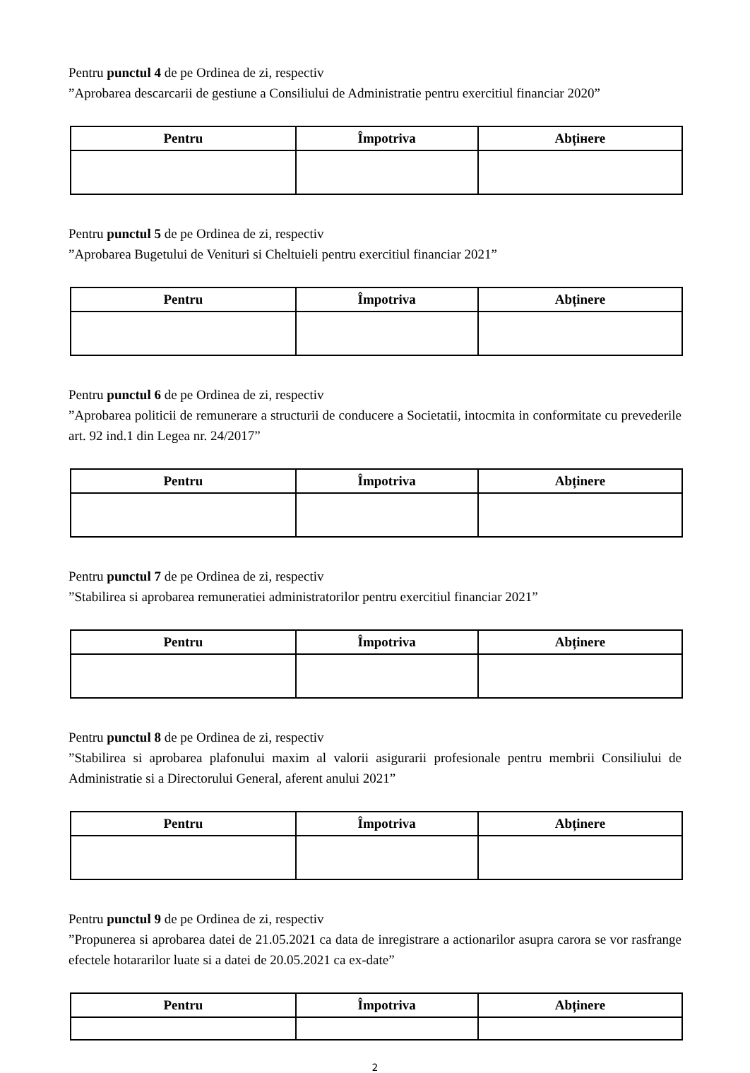Pentru punctul 4 de pe Ordinea de zi, respectiv
”Aprobarea descarcarii de gestiune a Consiliului de Administratie pentru exercitiul financiar 2020”
| Pentru | Împotriva | Abțінere |
| --- | --- | --- |
Pentru punctul 5 de pe Ordinea de zi, respectiv
”Aprobarea Bugetului de Venituri si Cheltuieli pentru exercitiul financiar 2021”
| Pentru | Împotriva | Abținere |
| --- | --- | --- |
Pentru punctul 6 de pe Ordinea de zi, respectiv
”Aprobarea politicii de remunerare a structurii de conducere a Societatii, intocmita in conformitate cu prevederile art. 92 ind.1 din Legea nr. 24/2017”
| Pentru | Împotriva | Abținere |
| --- | --- | --- |
Pentru punctul 7 de pe Ordinea de zi, respectiv
”Stabilirea si aprobarea remuneratiei administratorilor pentru exercitiul financiar 2021”
| Pentru | Împotriva | Abținere |
| --- | --- | --- |
Pentru punctul 8 de pe Ordinea de zi, respectiv
”Stabilirea si aprobarea plafonului maxim al valorii asigurarii profesionale pentru membrii Consiliului de Administratie si a Directorului General, aferent anului 2021”
| Pentru | Împotriva | Abținere |
| --- | --- | --- |
Pentru punctul 9 de pe Ordinea de zi, respectiv
”Propunerea si aprobarea datei de 21.05.2021 ca data de inregistrare a actionarilor asupra carora se vor rasfrange efectele hotararilor luate si a datei de 20.05.2021 ca ex-date”
| Pentru | Împotriva | Abținere |
| --- | --- | --- |
2